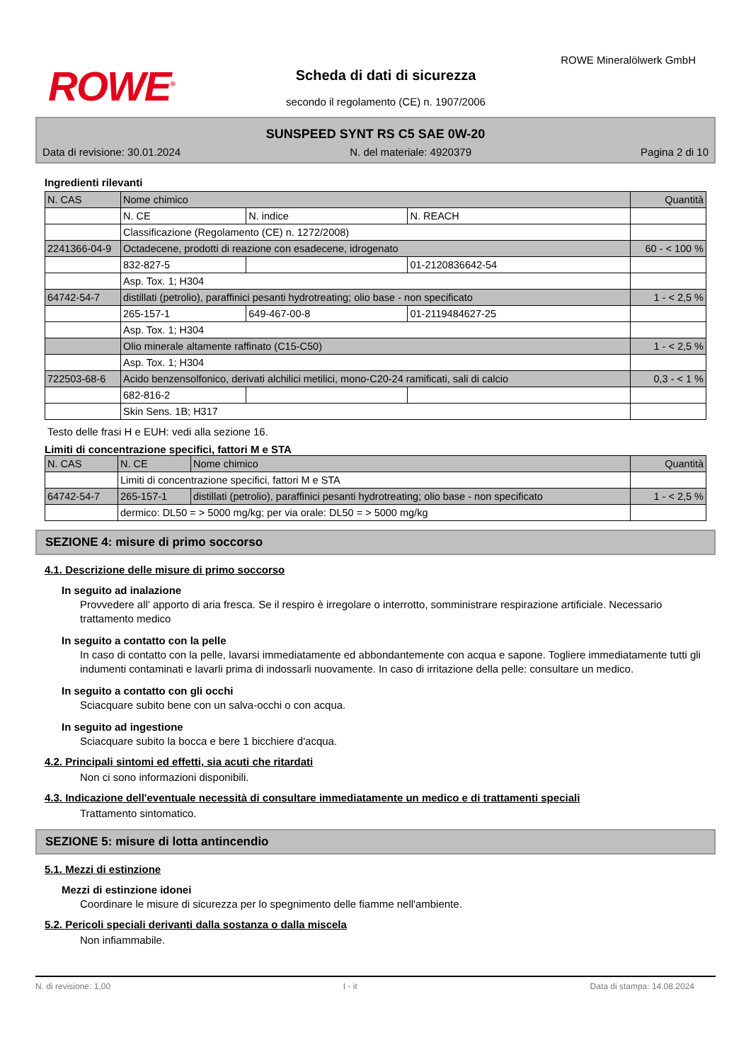ROWE<sup>®</sup>
ROWE Mineralölwerk GmbH
Scheda di dati di sicurezza
secondo il regolamento (CE) n. 1907/2006
SUNSPEED SYNT RS C5 SAE 0W-20
Data di revisione: 30.01.2024 N. del materiale: 4920379 Pagina 2 di 10
Ingredienti rilevanti
| N. CAS | Nome chimico | | | Quantità |
| --- | --- | --- | --- | --- |
| | N. CE | N. indice | N. REACH | |
| | Classificazione (Regolamento (CE) n. 1272/2008) | | | |
| 2241366-04-9 | Octadecene, prodotti di reazione con esadecene, idrogenato | | | 60 - < 100 % |
| | 832-827-5 | | 01-2120836642-54 | |
| | Asp. Tox. 1; H304 | | | |
| 64742-54-7 | distillati (petrolio), paraffinici pesanti hydrotreating; olio base - non specificato | | | 1 - < 2,5 % |
| | 265-157-1 | 649-467-00-8 | 01-2119484627-25 | |
| | Asp. Tox. 1; H304 | | | |
| | Olio minerale altamente raffinato (C15-C50) | | | 1 - < 2,5 % |
| | Asp. Tox. 1; H304 | | | |
| 722503-68-6 | Acido benzensolfonico, derivati alchilici metilici, mono-C20-24 ramificati, sali di calcio | | | 0,3 - < 1 % |
| | 682-816-2 | | | |
| | Skin Sens. 1B; H317 | | | |
Testo delle frasi H e EUH: vedi alla sezione 16.
Limiti di concentrazione specifici, fattori M e STA
| N. CAS | N. CE | Nome chimico | Quantità |
| --- | --- | --- | --- |
| | Limiti di concentrazione specifici, fattori M e STA | | |
| 64742-54-7 | 265-157-1 | distillati (petrolio), paraffinici pesanti hydrotreating; olio base - non specificato | 1 - < 2,5 % |
| | dermico: DL50 = > 5000 mg/kg; per via orale: DL50 = > 5000 mg/kg | | |
SEZIONE 4: misure di primo soccorso
4.1. Descrizione delle misure di primo soccorso
In seguito ad inalazione
Provvedere all' apporto di aria fresca. Se il respiro è irregolare o interrotto, somministrare respirazione artificiale. Necessario trattamento medico
In seguito a contatto con la pelle
In caso di contatto con la pelle, lavarsi immediatamente ed abbondantemente con acqua e sapone. Togliere immediatamente tutti gli indumenti contaminati e lavarli prima di indossarli nuovamente. In caso di irritazione della pelle: consultare un medico.
In seguito a contatto con gli occhi
Sciacquare subito bene con un salva-occhi o con acqua.
In seguito ad ingestione
Sciacquare subito la bocca e bere 1 bicchiere d'acqua.
4.2. Principali sintomi ed effetti, sia acuti che ritardati
Non ci sono informazioni disponibili.
4.3. Indicazione dell'eventuale necessità di consultare immediatamente un medico e di trattamenti speciali
Trattamento sintomatico.
SEZIONE 5: misure di lotta antincendio
5.1. Mezzi di estinzione
Mezzi di estinzione idonei
Coordinare le misure di sicurezza per lo spegnimento delle fiamme nell'ambiente.
5.2. Pericoli speciali derivanti dalla sostanza o dalla miscela
Non infiammabile.
N. di revisione: 1,00 I - it Data di stampa: 14.08.2024